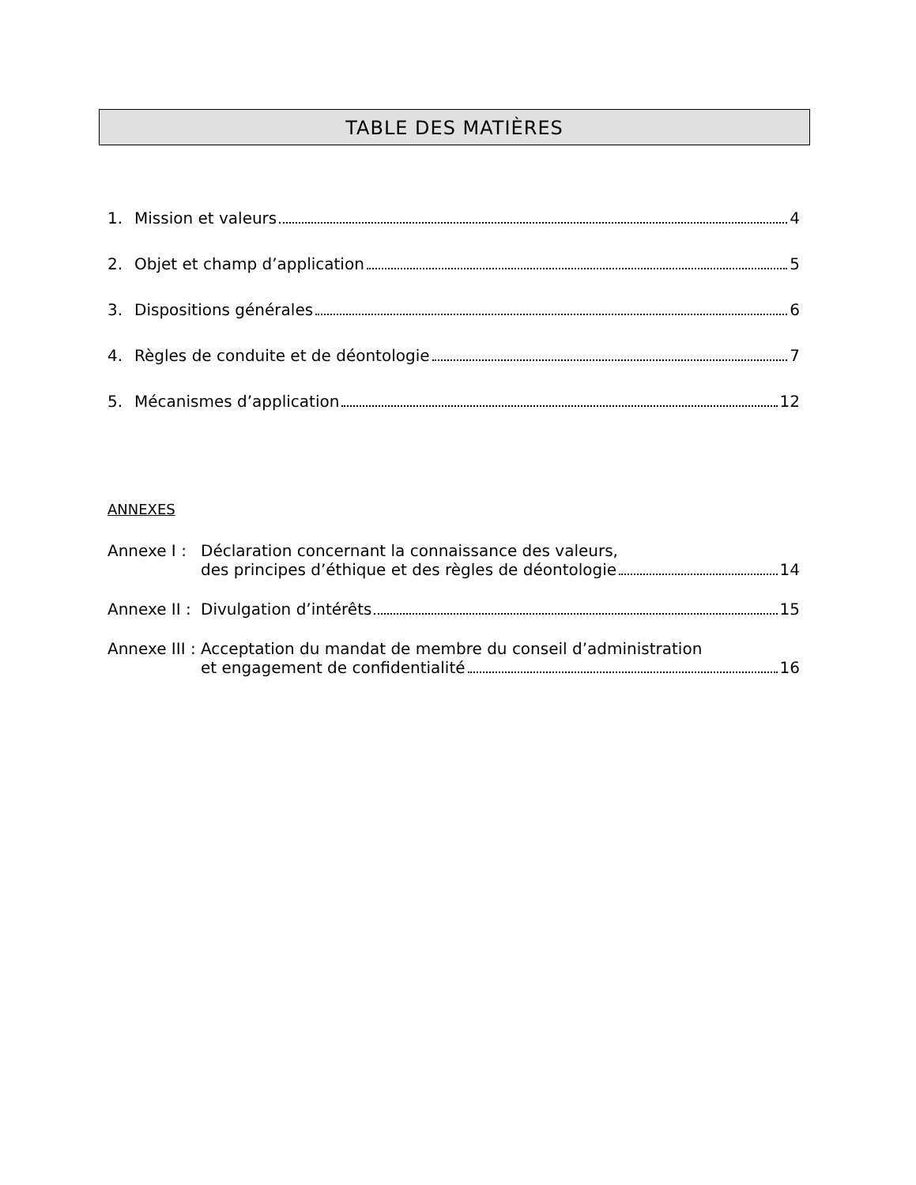TABLE DES MATIÈRES
1. Mission et valeurs 4
2. Objet et champ d’application 5
3. Dispositions générales 6
4. Règles de conduite et de déontologie 7
5. Mécanismes d’application 12
ANNEXES
Annexe I :
Déclaration concernant la connaissance des valeurs,
des principes d’éthique et des règles de déontologie 14
Annexe II :
Divulgation d’intérêts 15
Annexe III :
Acceptation du mandat de membre du conseil d’administration
et engagement de confidentialité 16